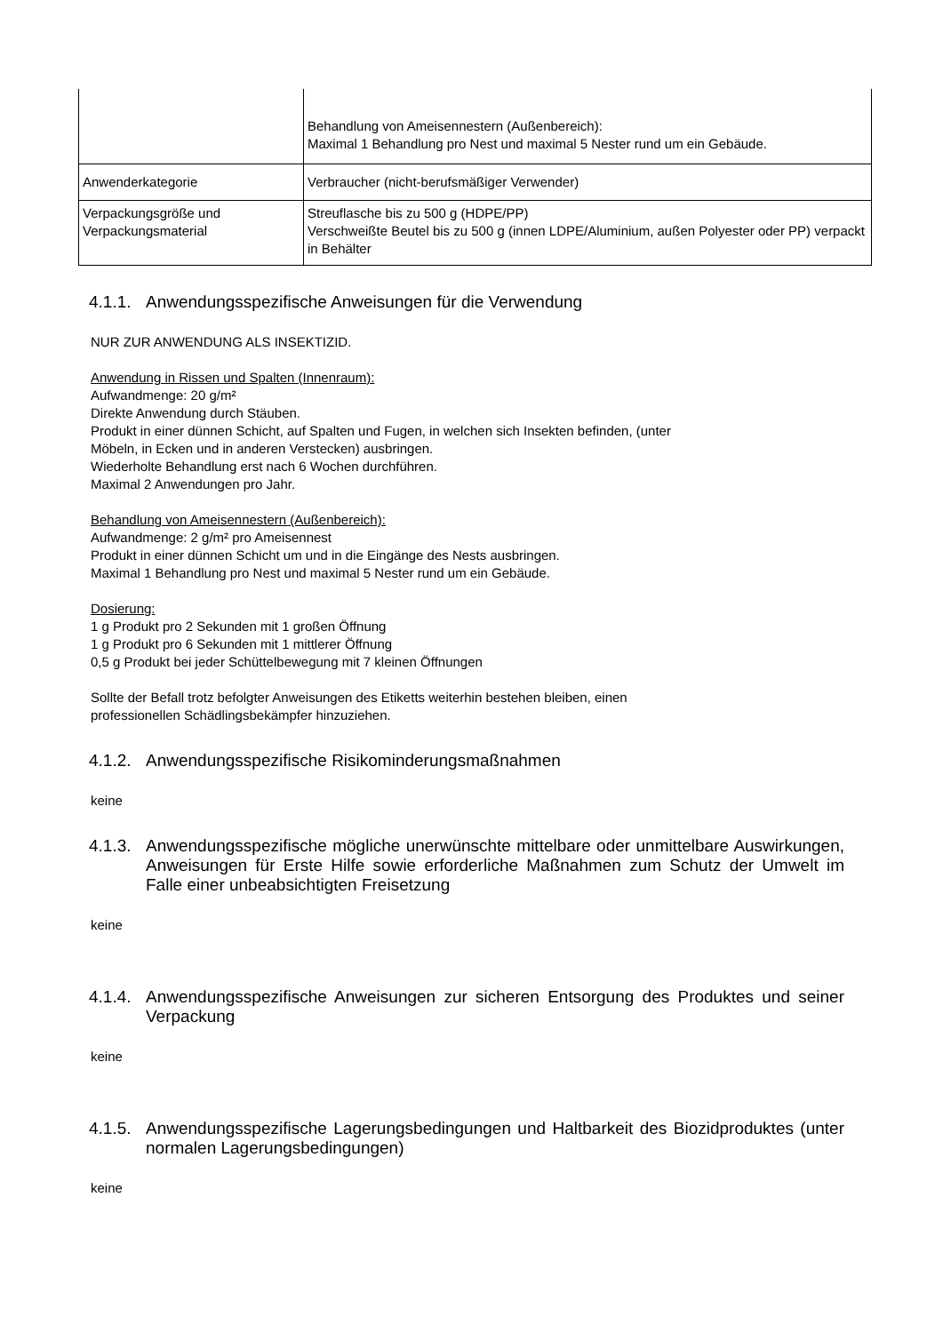| | Behandlung von Ameisennestern (Außenbereich): Maximal 1 Behandlung pro Nest und maximal 5 Nester rund um ein Gebäude. |
| Anwenderkategorie | Verbraucher (nicht-berufsmäßiger Verwender) |
| Verpackungsgröße und Verpackungsmaterial | Streuflasche bis zu 500 g (HDPE/PP) Verschweißte Beutel bis zu 500 g (innen LDPE/Aluminium, außen Polyester oder PP) verpackt in Behälter |
4.1.1. Anwendungsspezifische Anweisungen für die Verwendung
NUR ZUR ANWENDUNG ALS INSEKTIZID.
Anwendung in Rissen und Spalten (Innenraum):
Aufwandmenge: 20 g/m²
Direkte Anwendung durch Stäuben.
Produkt in einer dünnen Schicht, auf Spalten und Fugen, in welchen sich Insekten befinden, (unter
Möbeln, in Ecken und in anderen Verstecken) ausbringen.
Wiederholte Behandlung erst nach 6 Wochen durchführen.
Maximal 2 Anwendungen pro Jahr.
Behandlung von Ameisennestern (Außenbereich):
Aufwandmenge: 2 g/m² pro Ameisennest
Produkt in einer dünnen Schicht um und in die Eingänge des Nests ausbringen.
Maximal 1 Behandlung pro Nest und maximal 5 Nester rund um ein Gebäude.
Dosierung:
1 g Produkt pro 2 Sekunden mit 1 großen Öffnung
1 g Produkt pro 6 Sekunden mit 1 mittlerer Öffnung
0,5 g Produkt bei jeder Schüttelbewegung mit 7 kleinen Öffnungen
Sollte der Befall trotz befolgter Anweisungen des Etiketts weiterhin bestehen bleiben, einen
professionellen Schädlingsbekämpfer hinzuziehen.
4.1.2. Anwendungsspezifische Risikominderungsmaßnahmen
keine
4.1.3. Anwendungsspezifische mögliche unerwünschte mittelbare oder unmittelbare Auswirkungen, Anweisungen für Erste Hilfe sowie erforderliche Maßnahmen zum Schutz der Umwelt im Falle einer unbeabsichtigten Freisetzung
keine
4.1.4. Anwendungsspezifische Anweisungen zur sicheren Entsorgung des Produktes und seiner Verpackung
keine
4.1.5. Anwendungsspezifische Lagerungsbedingungen und Haltbarkeit des Biozidproduktes (unter normalen Lagerungsbedingungen)
keine